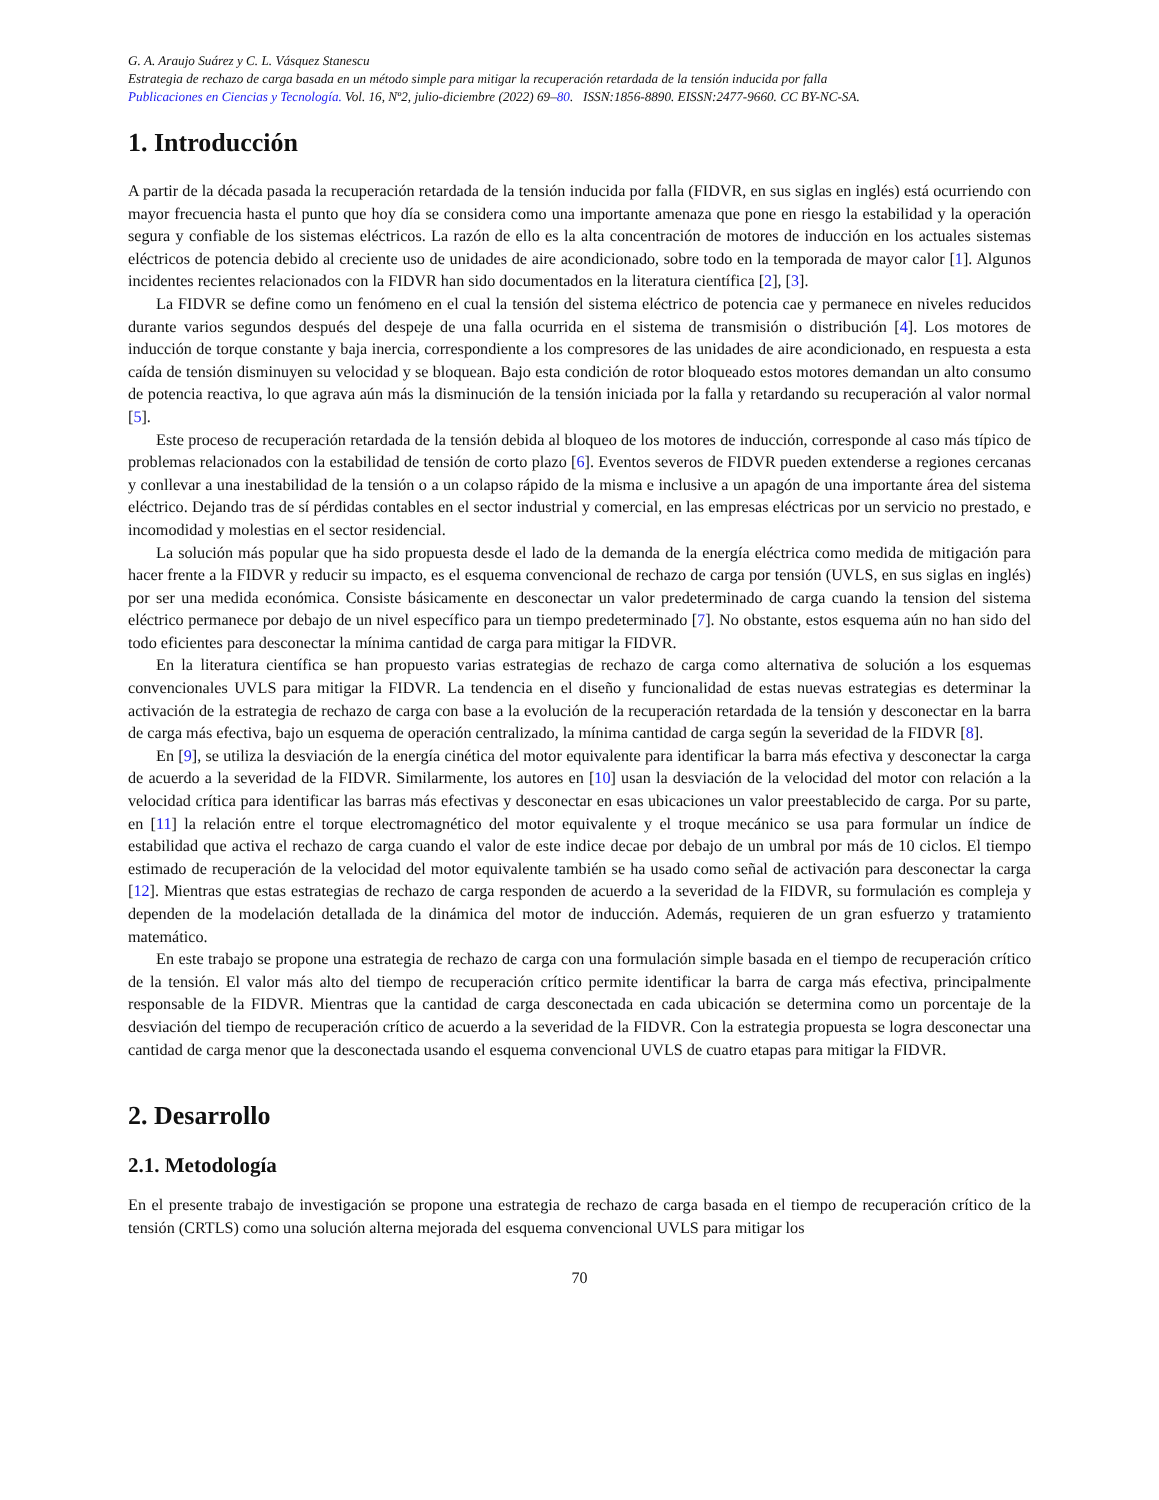G. A. Araujo Suárez y C. L. Vásquez Stanescu
Estrategia de rechazo de carga basada en un método simple para mitigar la recuperación retardada de la tensión inducida por falla
Publicaciones en Ciencias y Tecnología. Vol. 16, Nº2, julio-diciembre (2022) 69–80. ISSN:1856-8890. EISSN:2477-9660. CC BY-NC-SA.
1. Introducción
A partir de la década pasada la recuperación retardada de la tensión inducida por falla (FIDVR, en sus siglas en inglés) está ocurriendo con mayor frecuencia hasta el punto que hoy día se considera como una importante amenaza que pone en riesgo la estabilidad y la operación segura y confiable de los sistemas eléctricos. La razón de ello es la alta concentración de motores de inducción en los actuales sistemas eléctricos de potencia debido al creciente uso de unidades de aire acondicionado, sobre todo en la temporada de mayor calor [1]. Algunos incidentes recientes relacionados con la FIDVR han sido documentados en la literatura científica [2], [3].
La FIDVR se define como un fenómeno en el cual la tensión del sistema eléctrico de potencia cae y permanece en niveles reducidos durante varios segundos después del despeje de una falla ocurrida en el sistema de transmisión o distribución [4]. Los motores de inducción de torque constante y baja inercia, correspondiente a los compresores de las unidades de aire acondicionado, en respuesta a esta caída de tensión disminuyen su velocidad y se bloquean. Bajo esta condición de rotor bloqueado estos motores demandan un alto consumo de potencia reactiva, lo que agrava aún más la disminución de la tensión iniciada por la falla y retardando su recuperación al valor normal [5].
Este proceso de recuperación retardada de la tensión debida al bloqueo de los motores de inducción, corresponde al caso más típico de problemas relacionados con la estabilidad de tensión de corto plazo [6]. Eventos severos de FIDVR pueden extenderse a regiones cercanas y conllevar a una inestabilidad de la tensión o a un colapso rápido de la misma e inclusive a un apagón de una importante área del sistema eléctrico. Dejando tras de sí pérdidas contables en el sector industrial y comercial, en las empresas eléctricas por un servicio no prestado, e incomodidad y molestias en el sector residencial.
La solución más popular que ha sido propuesta desde el lado de la demanda de la energía eléctrica como medida de mitigación para hacer frente a la FIDVR y reducir su impacto, es el esquema convencional de rechazo de carga por tensión (UVLS, en sus siglas en inglés) por ser una medida económica. Consiste básicamente en desconectar un valor predeterminado de carga cuando la tension del sistema eléctrico permanece por debajo de un nivel específico para un tiempo predeterminado [7]. No obstante, estos esquema aún no han sido del todo eficientes para desconectar la mínima cantidad de carga para mitigar la FIDVR.
En la literatura científica se han propuesto varias estrategias de rechazo de carga como alternativa de solución a los esquemas convencionales UVLS para mitigar la FIDVR. La tendencia en el diseño y funcionalidad de estas nuevas estrategias es determinar la activación de la estrategia de rechazo de carga con base a la evolución de la recuperación retardada de la tensión y desconectar en la barra de carga más efectiva, bajo un esquema de operación centralizado, la mínima cantidad de carga según la severidad de la FIDVR [8].
En [9], se utiliza la desviación de la energía cinética del motor equivalente para identificar la barra más efectiva y desconectar la carga de acuerdo a la severidad de la FIDVR. Similarmente, los autores en [10] usan la desviación de la velocidad del motor con relación a la velocidad crítica para identificar las barras más efectivas y desconectar en esas ubicaciones un valor preestablecido de carga. Por su parte, en [11] la relación entre el torque electromagnético del motor equivalente y el troque mecánico se usa para formular un índice de estabilidad que activa el rechazo de carga cuando el valor de este indice decae por debajo de un umbral por más de 10 ciclos. El tiempo estimado de recuperación de la velocidad del motor equivalente también se ha usado como señal de activación para desconectar la carga [12]. Mientras que estas estrategias de rechazo de carga responden de acuerdo a la severidad de la FIDVR, su formulación es compleja y dependen de la modelación detallada de la dinámica del motor de inducción. Además, requieren de un gran esfuerzo y tratamiento matemático.
En este trabajo se propone una estrategia de rechazo de carga con una formulación simple basada en el tiempo de recuperación crítico de la tensión. El valor más alto del tiempo de recuperación crítico permite identificar la barra de carga más efectiva, principalmente responsable de la FIDVR. Mientras que la cantidad de carga desconectada en cada ubicación se determina como un porcentaje de la desviación del tiempo de recuperación crítico de acuerdo a la severidad de la FIDVR. Con la estrategia propuesta se logra desconectar una cantidad de carga menor que la desconectada usando el esquema convencional UVLS de cuatro etapas para mitigar la FIDVR.
2. Desarrollo
2.1. Metodología
En el presente trabajo de investigación se propone una estrategia de rechazo de carga basada en el tiempo de recuperación crítico de la tensión (CRTLS) como una solución alterna mejorada del esquema convencional UVLS para mitigar los
70